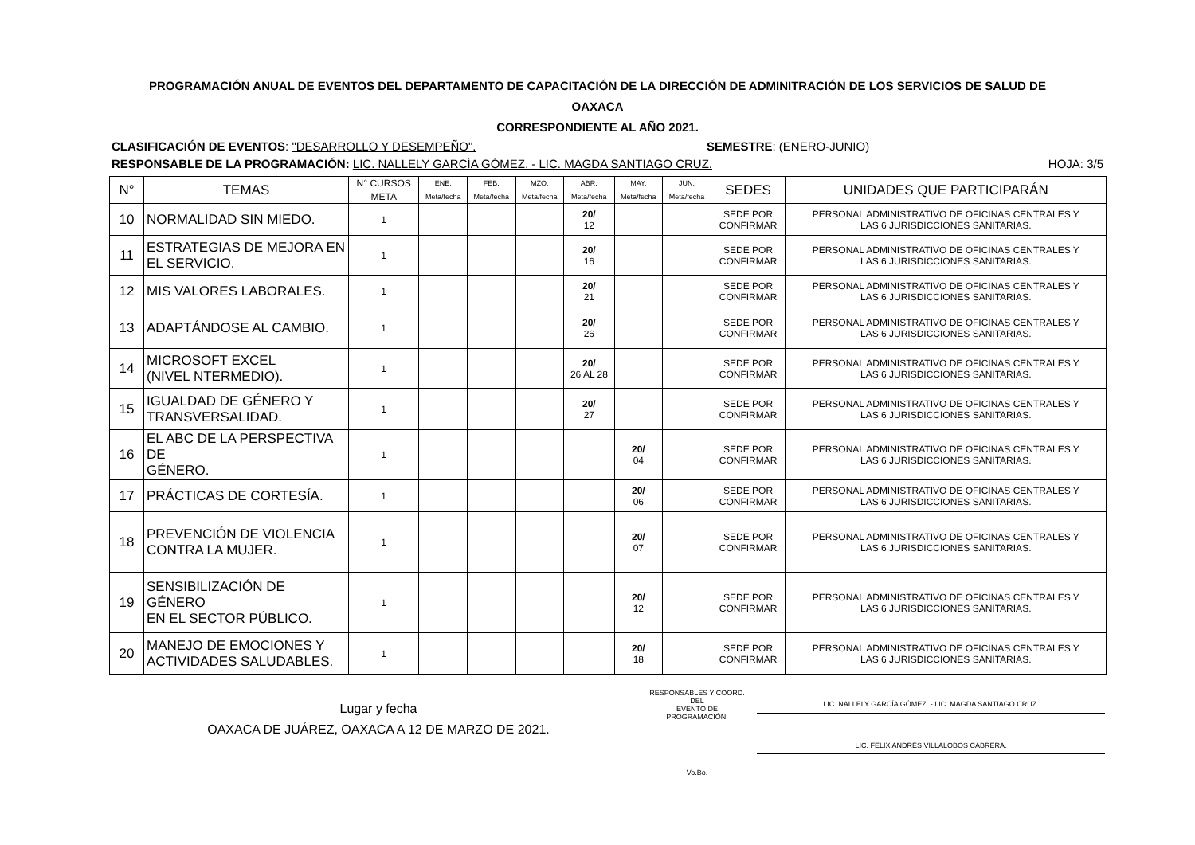PROGRAMACIÓN ANUAL DE EVENTOS DEL DEPARTAMENTO DE CAPACITACIÓN DE LA DIRECCIÓN DE ADMINITRACIÓN DE LOS SERVICIOS DE SALUD DE
OAXACA
CORRESPONDIENTE AL AÑO 2021.
CLASIFICACIÓN DE EVENTOS: "DESARROLLO Y DESEMPEÑO". SEMESTRE: (ENERO-JUNIO)
RESPONSABLE DE LA PROGRAMACIÓN: LIC. NALLELY GARCÍA GÓMEZ. - LIC. MAGDA SANTIAGO CRUZ. HOJA: 3/5
| N° | TEMAS | N° CURSOS | ENE. | FEB. | MZO. | ABR. | MAY. | JUN. | SEDES | UNIDADES QUE PARTICIPARÁN |
| --- | --- | --- | --- | --- | --- | --- | --- | --- | --- | --- |
| | | META | Meta/fecha | Meta/fecha | Meta/fecha | Meta/fecha | Meta/fecha | Meta/fecha | | |
| 10 | NORMALIDAD SIN MIEDO. | 1 | | | | 20/ 12 | | | SEDE POR CONFIRMAR | PERSONAL ADMINISTRATIVO DE OFICINAS CENTRALES Y LAS 6 JURISDICCIONES SANITARIAS. |
| 11 | ESTRATEGIAS DE MEJORA EN EL SERVICIO. | 1 | | | | 20/ 16 | | | SEDE POR CONFIRMAR | PERSONAL ADMINISTRATIVO DE OFICINAS CENTRALES Y LAS 6 JURISDICCIONES SANITARIAS. |
| 12 | MIS VALORES LABORALES. | 1 | | | | 20/ 21 | | | SEDE POR CONFIRMAR | PERSONAL ADMINISTRATIVO DE OFICINAS CENTRALES Y LAS 6 JURISDICCIONES SANITARIAS. |
| 13 | ADAPTÁNDOSE AL CAMBIO. | 1 | | | | 20/ 26 | | | SEDE POR CONFIRMAR | PERSONAL ADMINISTRATIVO DE OFICINAS CENTRALES Y LAS 6 JURISDICCIONES SANITARIAS. |
| 14 | MICROSOFT EXCEL (NIVEL NTERMEDIO). | 1 | | | | 20/ 26 AL 28 | | | SEDE POR CONFIRMAR | PERSONAL ADMINISTRATIVO DE OFICINAS CENTRALES Y LAS 6 JURISDICCIONES SANITARIAS. |
| 15 | IGUALDAD DE GÉNERO Y TRANSVERSALIDAD. | 1 | | | | 20/ 27 | | | SEDE POR CONFIRMAR | PERSONAL ADMINISTRATIVO DE OFICINAS CENTRALES Y LAS 6 JURISDICCIONES SANITARIAS. |
| 16 | EL ABC DE LA PERSPECTIVA DE GÉNERO. | 1 | | | | | 20/ 04 | | SEDE POR CONFIRMAR | PERSONAL ADMINISTRATIVO DE OFICINAS CENTRALES Y LAS 6 JURISDICCIONES SANITARIAS. |
| 17 | PRÁCTICAS DE CORTESÍA. | 1 | | | | | 20/ 06 | | SEDE POR CONFIRMAR | PERSONAL ADMINISTRATIVO DE OFICINAS CENTRALES Y LAS 6 JURISDICCIONES SANITARIAS. |
| 18 | PREVENCIÓN DE VIOLENCIA CONTRA LA MUJER. | 1 | | | | | 20/ 07 | | SEDE POR CONFIRMAR | PERSONAL ADMINISTRATIVO DE OFICINAS CENTRALES Y LAS 6 JURISDICCIONES SANITARIAS. |
| 19 | SENSIBILIZACIÓN DE GÉNERO EN EL SECTOR PÚBLICO. | 1 | | | | | 20/ 12 | | SEDE POR CONFIRMAR | PERSONAL ADMINISTRATIVO DE OFICINAS CENTRALES Y LAS 6 JURISDICCIONES SANITARIAS. |
| 20 | MANEJO DE EMOCIONES Y ACTIVIDADES SALUDABLES. | 1 | | | | | 20/ 18 | | SEDE POR CONFIRMAR | PERSONAL ADMINISTRATIVO DE OFICINAS CENTRALES Y LAS 6 JURISDICCIONES SANITARIAS. |
Lugar y fecha
OAXACA DE JUÁREZ, OAXACA A 12 DE MARZO DE 2021.
RESPONSABLES Y COORD. DEL
EVENTO DE PROGRAMACIÓN.
Vo.Bo.
LIC. NALLELY GARCÍA GÓMEZ. - LIC. MAGDA SANTIAGO CRUZ.
LIC. FELIX ANDRÉS VILLALOBOS CABRERA.